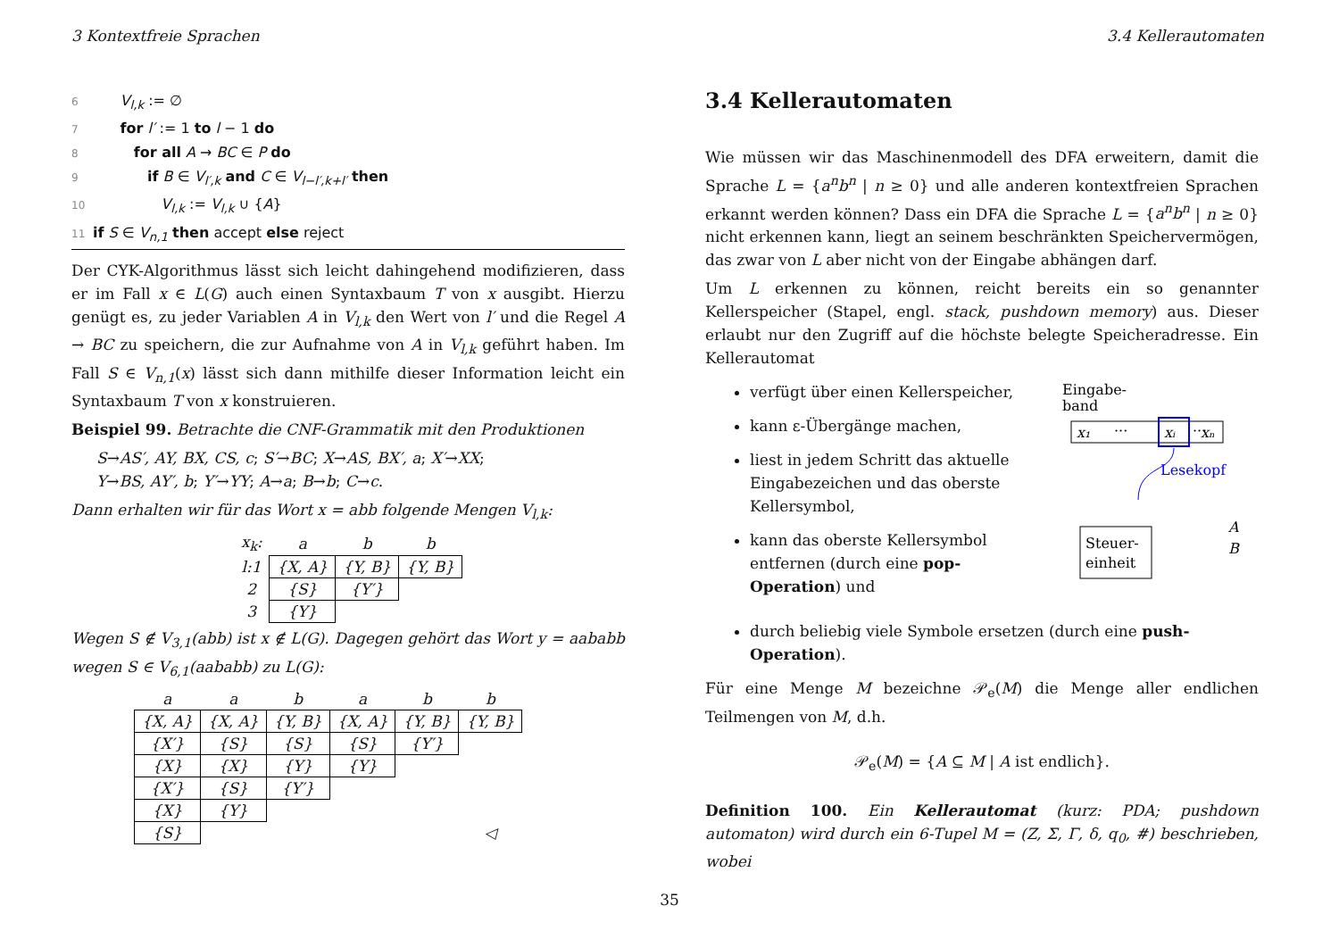3 Kontextfreie Sprachen 3.4 Kellerautomaten
6 V<sub>l,k</sub> := ∅
7 for l′ := 1 to l − 1 do
8 for all A → BC ∈ P do
9 if B ∈ V<sub>l′,k</sub> and C ∈ V<sub>l−l′,k+l′</sub> then
10 V<sub>l,k</sub> := V<sub>l,k</sub> ∪ {A}
11 if S ∈ V<sub>n,1</sub> then accept else reject
Der CYK-Algorithmus lässt sich leicht dahingehend modifizieren, dass er im Fall x ∈ L(G) auch einen Syntaxbaum T von x ausgibt. Hierzu genügt es, zu jeder Variablen A in V<sub>l,k</sub> den Wert von l′ und die Regel A → BC zu speichern, die zur Aufnahme von A in V<sub>l,k</sub> geführt haben. Im Fall S ∈ V<sub>n,1</sub>(x) lässt sich dann mithilfe dieser Information leicht ein Syntaxbaum T von x konstruieren.
Beispiel 99. Betrachte die CNF-Grammatik mit den Produktionen
S→AS′, AY, BX, CS, c; S′→BC; X→AS, BX′, a; X′→XX;
Y→BS, AY′, b; Y′→YY; A→a; B→b; C→c.
Dann erhalten wir für das Wort x = abb folgende Mengen V<sub>l,k</sub>:
| x<sub>k</sub>: | a | b | b |
| l:1 | {X, A} | {Y, B} | {Y, B} |
| 2 | {S} | {Y′} | |
| 3 | {Y} | | |
Wegen S ∉ V<sub>3,1</sub>(abb) ist x ∉ L(G). Dagegen gehört das Wort y = aababb wegen S ∈ V<sub>6,1</sub>(aababb) zu L(G):
| a | a | b | a | b | b |
| {X, A} | {X, A} | {Y, B} | {X, A} | {Y, B} | {Y, B} |
| {X′} | {S} | {S} | {S} | {Y′} | |
| {X} | {X} | {Y} | {Y} | | |
| {X′} | {S} | {Y′} | | | |
| {X} | {Y} | | | | |
| {S} | | | | | ◁ |
3.4 Kellerautomaten
Wie müssen wir das Maschinenmodell des DFA erweitern, damit die Sprache L = {a<sup>n</sup>b<sup>n</sup> | n ≥ 0} und alle anderen kontextfreien Sprachen erkannt werden können? Dass ein DFA die Sprache L = {a<sup>n</sup>b<sup>n</sup> | n ≥ 0} nicht erkennen kann, liegt an seinem beschränkten Speichervermögen, das zwar von L aber nicht von der Eingabe abhängen darf.
Um L erkennen zu können, reicht bereits ein so genannter Kellerspeicher (Stapel, engl. stack, pushdown memory) aus. Dieser erlaubt nur den Zugriff auf die höchste belegte Speicheradresse. Ein Kellerautomat
verfügt über einen Kellerspeicher,
kann ε-Übergänge machen,
liest in jedem Schritt das aktuelle Eingabezeichen und das oberste Kellersymbol,
kann das oberste Kellersymbol entfernen (durch eine pop-Operation) und
Eingabe-
band
x₁
···
xᵢ
···
xₙ
Lesekopf
Steuer-
einheit
A
B
durch beliebig viele Symbole ersetzen (durch eine push-Operation).
Für eine Menge M bezeichne 𝒫<sub>e</sub>(M) die Menge aller endlichen Teilmengen von M, d.h.
𝒫<sub>e</sub>(M) = {A ⊆ M | A ist endlich}.
Definition 100. Ein Kellerautomat (kurz: PDA; pushdown automaton) wird durch ein 6-Tupel M = (Z, Σ, Γ, δ, q<sub>0</sub>, #) beschrieben, wobei
35